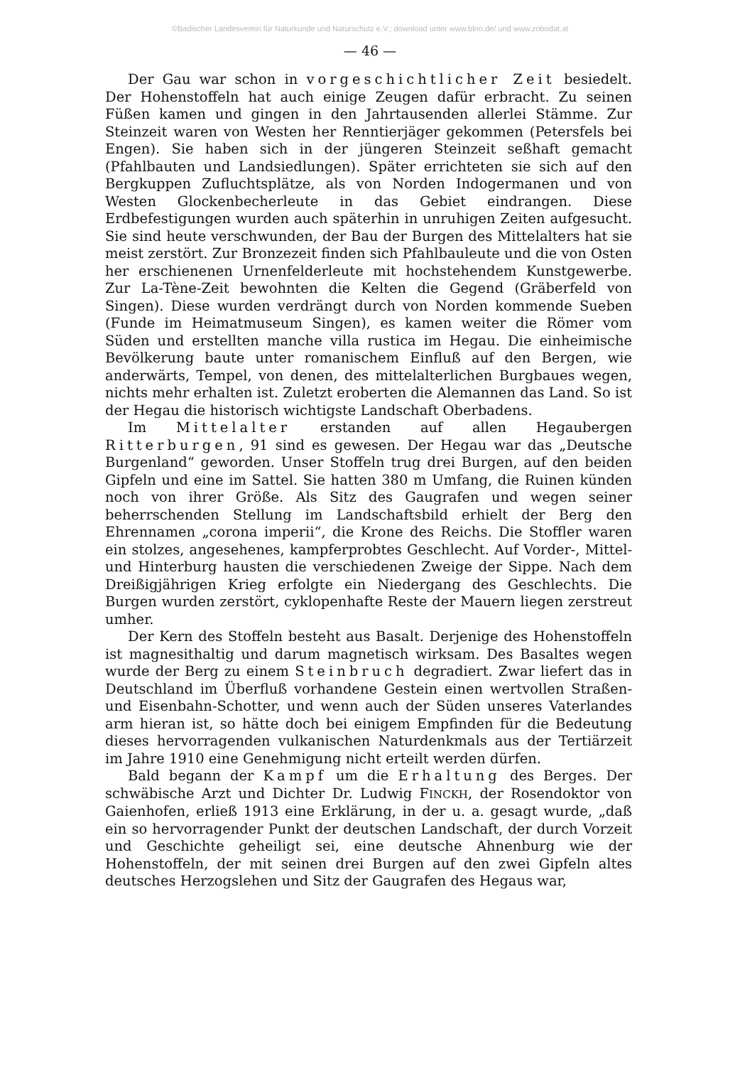©Badischer Landesverein für Naturkunde und Naturschutz e.V.; download unter www.blnn.de/ und www.zobodat.at
— 46 —
Der Gau war schon in vorgeschichtlicher Zeit besiedelt. Der Hohenstoffeln hat auch einige Zeugen dafür erbracht. Zu seinen Füßen kamen und gingen in den Jahrtausenden allerlei Stämme. Zur Steinzeit waren von Westen her Renntierjäger gekommen (Petersfels bei Engen). Sie haben sich in der jüngeren Steinzeit seßhaft gemacht (Pfahlbauten und Landsiedlungen). Später errichteten sie sich auf den Bergkuppen Zufluchtsplätze, als von Norden Indogermanen und von Westen Glockenbecherleute in das Gebiet eindrangen. Diese Erdbefestigungen wurden auch späterhin in unruhigen Zeiten aufgesucht. Sie sind heute verschwunden, der Bau der Burgen des Mittelalters hat sie meist zerstört. Zur Bronzezeit finden sich Pfahlbauleute und die von Osten her erschienenen Urnenfelderleute mit hochstehendem Kunstgewerbe. Zur La-Tène-Zeit bewohnten die Kelten die Gegend (Gräberfeld von Singen). Diese wurden verdrängt durch von Norden kommende Sueben (Funde im Heimatmuseum Singen), es kamen weiter die Römer vom Süden und erstellten manche villa rustica im Hegau. Die einheimische Bevölkerung baute unter romanischem Einfluß auf den Bergen, wie anderwärts, Tempel, von denen, des mittelalterlichen Burgbaues wegen, nichts mehr erhalten ist. Zuletzt eroberten die Alemannen das Land. So ist der Hegau die historisch wichtigste Landschaft Oberbadens.
Im Mittelalter erstanden auf allen Hegaubergen Ritterburgen, 91 sind es gewesen. Der Hegau war das „Deutsche Burgenland“ geworden. Unser Stoffeln trug drei Burgen, auf den beiden Gipfeln und eine im Sattel. Sie hatten 380 m Umfang, die Ruinen künden noch von ihrer Größe. Als Sitz des Gaugrafen und wegen seiner beherrschenden Stellung im Landschaftsbild erhielt der Berg den Ehrennamen „corona imperii“, die Krone des Reichs. Die Stoffler waren ein stolzes, angesehenes, kampferprobtes Geschlecht. Auf Vorder-, Mittel- und Hinterburg hausten die verschiedenen Zweige der Sippe. Nach dem Dreißigjährigen Krieg erfolgte ein Niedergang des Geschlechts. Die Burgen wurden zerstört, cyklopenhafte Reste der Mauern liegen zerstreut umher.
Der Kern des Stoffeln besteht aus Basalt. Derjenige des Hohenstoffeln ist magnesithaltig und darum magnetisch wirksam. Des Basaltes wegen wurde der Berg zu einem Steinbruch degradiert. Zwar liefert das in Deutschland im Überfluß vorhandene Gestein einen wertvollen Straßen- und Eisenbahn-Schotter, und wenn auch der Süden unseres Vaterlandes arm hieran ist, so hätte doch bei einigem Empfinden für die Bedeutung dieses hervorragenden vulkanischen Naturdenkmals aus der Tertiärzeit im Jahre 1910 eine Genehmigung nicht erteilt werden dürfen.
Bald begann der Kampf um die Erhaltung des Berges. Der schwäbische Arzt und Dichter Dr. Ludwig FINCKH, der Rosendoktor von Gaienhofen, erließ 1913 eine Erklärung, in der u. a. gesagt wurde, „daß ein so hervorragender Punkt der deutschen Landschaft, der durch Vorzeit und Geschichte geheiligt sei, eine deutsche Ahnenburg wie der Hohenstoffeln, der mit seinen drei Burgen auf den zwei Gipfeln altes deutsches Herzogslehen und Sitz der Gaugrafen des Hegaus war,